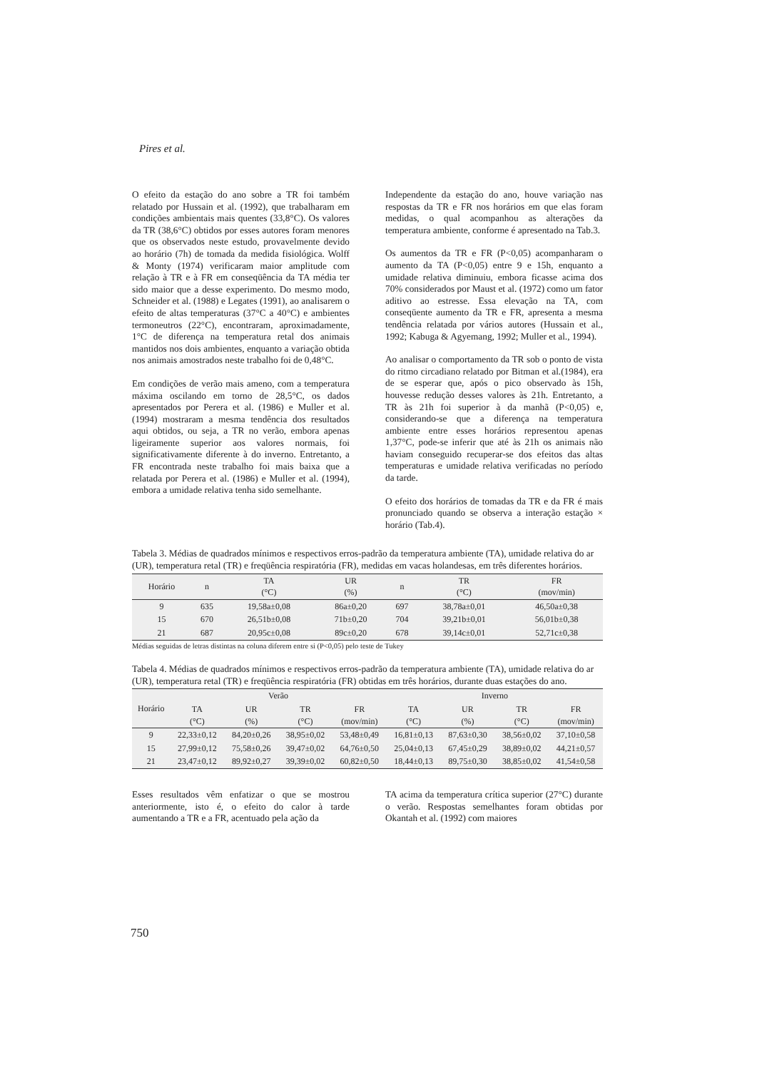Pires et al.
O efeito da estação do ano sobre a TR foi também relatado por Hussain et al. (1992), que trabalharam em condições ambientais mais quentes (33,8°C). Os valores da TR (38,6°C) obtidos por esses autores foram menores que os observados neste estudo, provavelmente devido ao horário (7h) de tomada da medida fisiológica. Wolff & Monty (1974) verificaram maior amplitude com relação à TR e à FR em conseqüência da TA média ter sido maior que a desse experimento. Do mesmo modo, Schneider et al. (1988) e Legates (1991), ao analisarem o efeito de altas temperaturas (37°C a 40°C) e ambientes termoneutros (22°C), encontraram, aproximadamente, 1°C de diferença na temperatura retal dos animais mantidos nos dois ambientes, enquanto a variação obtida nos animais amostrados neste trabalho foi de 0,48°C.
Em condições de verão mais ameno, com a temperatura máxima oscilando em torno de 28,5°C, os dados apresentados por Perera et al. (1986) e Muller et al. (1994) mostraram a mesma tendência dos resultados aqui obtidos, ou seja, a TR no verão, embora apenas ligeiramente superior aos valores normais, foi significativamente diferente à do inverno. Entretanto, a FR encontrada neste trabalho foi mais baixa que a relatada por Perera et al. (1986) e Muller et al. (1994), embora a umidade relativa tenha sido semelhante.
Independente da estação do ano, houve variação nas respostas da TR e FR nos horários em que elas foram medidas, o qual acompanhou as alterações da temperatura ambiente, conforme é apresentado na Tab.3.
Os aumentos da TR e FR (P<0,05) acompanharam o aumento da TA (P<0,05) entre 9 e 15h, enquanto a umidade relativa diminuiu, embora ficasse acima dos 70% considerados por Maust et al. (1972) como um fator aditivo ao estresse. Essa elevação na TA, com conseqüente aumento da TR e FR, apresenta a mesma tendência relatada por vários autores (Hussain et al., 1992; Kabuga & Agyemang, 1992; Muller et al., 1994).
Ao analisar o comportamento da TR sob o ponto de vista do ritmo circadiano relatado por Bitman et al.(1984), era de se esperar que, após o pico observado às 15h, houvesse redução desses valores às 21h. Entretanto, a TR às 21h foi superior à da manhã (P<0,05) e, considerando-se que a diferença na temperatura ambiente entre esses horários representou apenas 1,37°C, pode-se inferir que até às 21h os animais não haviam conseguido recuperar-se dos efeitos das altas temperaturas e umidade relativa verificadas no período da tarde.
O efeito dos horários de tomadas da TR e da FR é mais pronunciado quando se observa a interação estação × horário (Tab.4).
Tabela 3. Médias de quadrados mínimos e respectivos erros-padrão da temperatura ambiente (TA), umidade relativa do ar (UR), temperatura retal (TR) e freqüência respiratória (FR), medidas em vacas holandesas, em três diferentes horários.
| Horário | n | TA (°C) | UR (%) | n | TR (°C) | FR (mov/min) |
| --- | --- | --- | --- | --- | --- | --- |
| 9 | 635 | 19,58a±0,08 | 86a±0,20 | 697 | 38,78a±0,01 | 46,50a±0,38 |
| 15 | 670 | 26,51b±0,08 | 71b±0,20 | 704 | 39,21b±0,01 | 56,01b±0,38 |
| 21 | 687 | 20,95c±0,08 | 89c±0,20 | 678 | 39,14c±0,01 | 52,71c±0,38 |
Médias seguidas de letras distintas na coluna diferem entre si (P<0,05) pelo teste de Tukey
Tabela 4. Médias de quadrados mínimos e respectivos erros-padrão da temperatura ambiente (TA), umidade relativa do ar (UR), temperatura retal (TR) e freqüência respiratória (FR) obtidas em três horários, durante duas estações do ano.
| Horário | Verão | | | | Inverno | | | |
| --- | --- | --- | --- | --- | --- | --- | --- | --- |
| | TA (°C) | UR (%) | TR (°C) | FR (mov/min) | TA (°C) | UR (%) | TR (°C) | FR (mov/min) |
| 9 | 22,33±0,12 | 84,20±0,26 | 38,95±0,02 | 53,48±0,49 | 16,81±0,13 | 87,63±0,30 | 38,56±0,02 | 37,10±0,58 |
| 15 | 27,99±0,12 | 75,58±0,26 | 39,47±0,02 | 64,76±0,50 | 25,04±0,13 | 67,45±0,29 | 38,89±0,02 | 44,21±0,57 |
| 21 | 23,47±0,12 | 89,92±0,27 | 39,39±0,02 | 60,82±0,50 | 18,44±0,13 | 89,75±0,30 | 38,85±0,02 | 41,54±0,58 |
Esses resultados vêm enfatizar o que se mostrou anteriormente, isto é, o efeito do calor à tarde aumentando a TR e a FR, acentuado pela ação da
TA acima da temperatura crítica superior (27°C) durante o verão. Respostas semelhantes foram obtidas por Okantah et al. (1992) com maiores
750